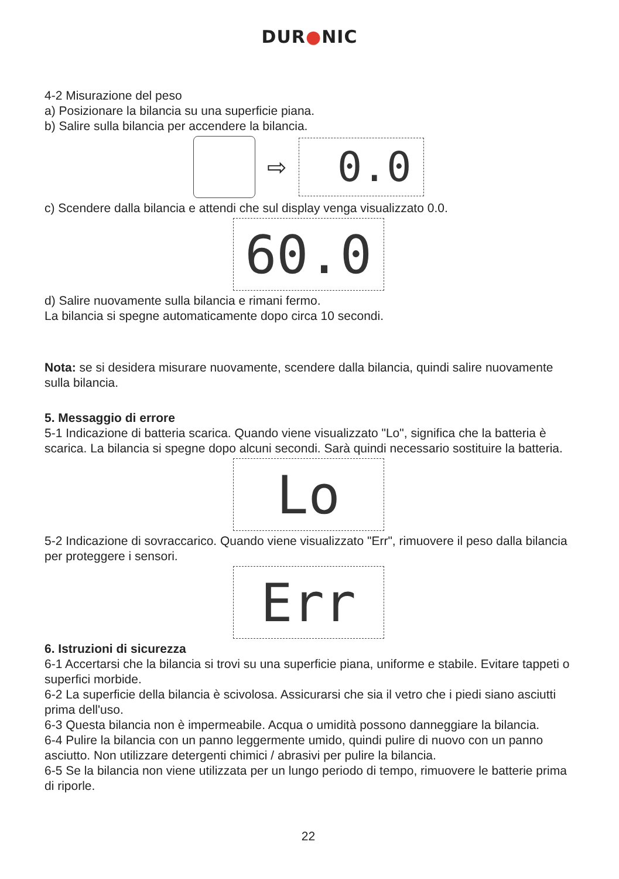DUR●NIC
4-2 Misurazione del peso
a) Posizionare la bilancia su una superficie piana.
b) Salire sulla bilancia per accendere la bilancia.
⇨
0.0
c) Scendere dalla bilancia e attendi che sul display venga visualizzato 0.0.
60.0
d) Salire nuovamente sulla bilancia e rimani fermo.
La bilancia si spegne automaticamente dopo circa 10 secondi.
Nota: se si desidera misurare nuovamente, scendere dalla bilancia, quindi salire nuovamente sulla bilancia.
5. Messaggio di errore
5-1 Indicazione di batteria scarica. Quando viene visualizzato "Lo", significa che la batteria è scarica. La bilancia si spegne dopo alcuni secondi. Sarà quindi necessario sostituire la batteria.
Lo
5-2 Indicazione di sovraccarico. Quando viene visualizzato "Err", rimuovere il peso dalla bilancia per proteggere i sensori.
Err
6. Istruzioni di sicurezza
6-1 Accertarsi che la bilancia si trovi su una superficie piana, uniforme e stabile. Evitare tappeti o superfici morbide.
6-2 La superficie della bilancia è scivolosa. Assicurarsi che sia il vetro che i piedi siano asciutti prima dell'uso.
6-3 Questa bilancia non è impermeabile. Acqua o umidità possono danneggiare la bilancia.
6-4 Pulire la bilancia con un panno leggermente umido, quindi pulire di nuovo con un panno asciutto. Non utilizzare detergenti chimici / abrasivi per pulire la bilancia.
6-5 Se la bilancia non viene utilizzata per un lungo periodo di tempo, rimuovere le batterie prima di riporle.
22